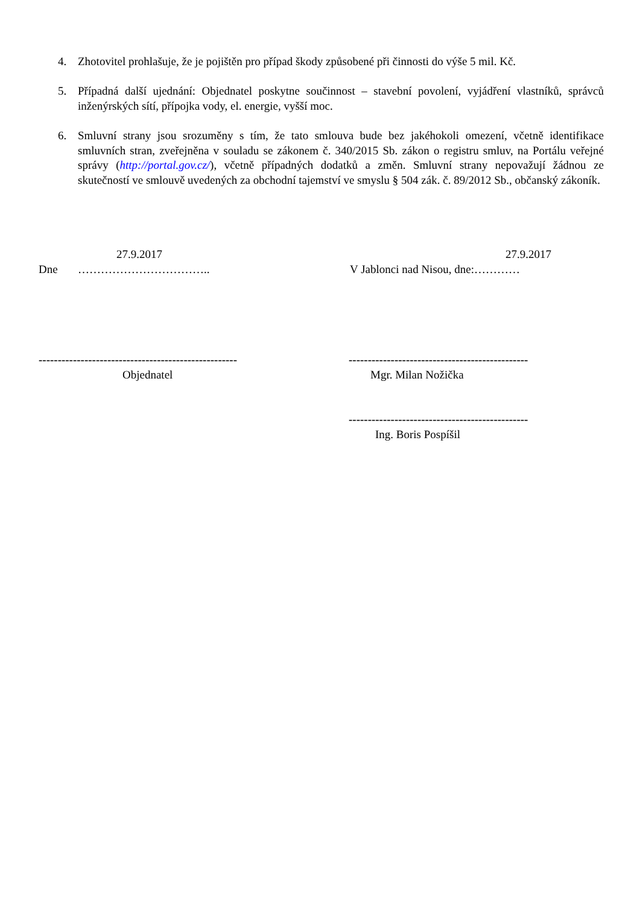4. Zhotovitel prohlašuje, že je pojištěn pro případ škody způsobené při činnosti do výše 5 mil. Kč.
5. Případná další ujednání: Objednatel poskytne součinnost – stavební povolení, vyjádření vlastníků, správců inženýrských sítí, přípojka vody, el. energie, vyšší moc.
6. Smluvní strany jsou srozuměny s tím, že tato smlouva bude bez jakéhokoli omezení, včetně identifikace smluvních stran, zveřejněna v souladu se zákonem č. 340/2015 Sb. zákon o registru smluv, na Portálu veřejné správy (http://portal.gov.cz/), včetně případných dodatků a změn. Smluvní strany nepovažují žádnou ze skutečností ve smlouvě uvedených za obchodní tajemství ve smyslu § 504 zák. č. 89/2012 Sb., občanský zákoník.
27.9.2017 27.9.2017
Dne …………………………….. V Jablonci nad Nisou, dne:…………
---------------------------------------------------- -----------------------------------------------
Objednatel Mgr. Milan Nožička
-----------------------------------------------
Ing. Boris Pospíšil